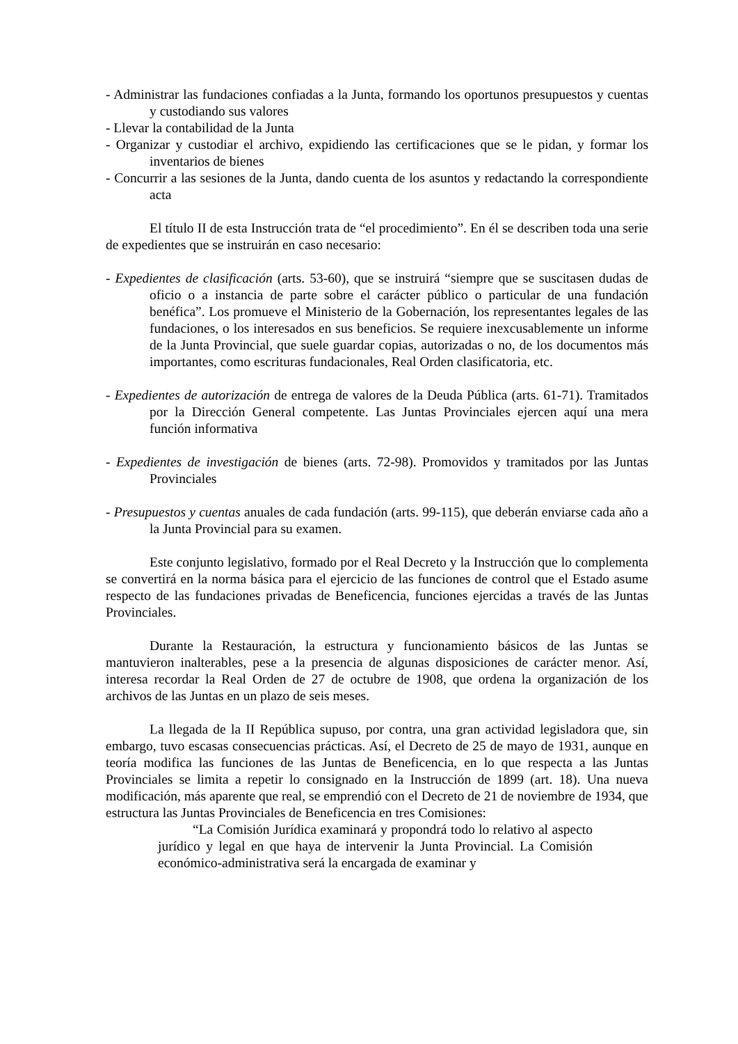- Administrar las fundaciones confiadas a la Junta, formando los oportunos presupuestos y cuentas y custodiando sus valores
- Llevar la contabilidad de la Junta
- Organizar y custodiar el archivo, expidiendo las certificaciones que se le pidan, y formar los inventarios de bienes
- Concurrir a las sesiones de la Junta, dando cuenta de los asuntos y redactando la correspondiente acta
El título II de esta Instrucción trata de “el procedimiento”. En él se describen toda una serie de expedientes que se instruirán en caso necesario:
- Expedientes de clasificación (arts. 53-60), que se instruirá “siempre que se suscitasen dudas de oficio o a instancia de parte sobre el carácter público o particular de una fundación benéfica”. Los promueve el Ministerio de la Gobernación, los representantes legales de las fundaciones, o los interesados en sus beneficios. Se requiere inexcusablemente un informe de la Junta Provincial, que suele guardar copias, autorizadas o no, de los documentos más importantes, como escrituras fundacionales, Real Orden clasificatoria, etc.
- Expedientes de autorización de entrega de valores de la Deuda Pública (arts. 61-71). Tramitados por la Dirección General competente. Las Juntas Provinciales ejercen aquí una mera función informativa
- Expedientes de investigación de bienes (arts. 72-98). Promovidos y tramitados por las Juntas Provinciales
- Presupuestos y cuentas anuales de cada fundación (arts. 99-115), que deberán enviarse cada año a la Junta Provincial para su examen.
Este conjunto legislativo, formado por el Real Decreto y la Instrucción que lo complementa se convertirá en la norma básica para el ejercicio de las funciones de control que el Estado asume respecto de las fundaciones privadas de Beneficencia, funciones ejercidas a través de las Juntas Provinciales.
Durante la Restauración, la estructura y funcionamiento básicos de las Juntas se mantuvieron inalterables, pese a la presencia de algunas disposiciones de carácter menor. Así, interesa recordar la Real Orden de 27 de octubre de 1908, que ordena la organización de los archivos de las Juntas en un plazo de seis meses.
La llegada de la II República supuso, por contra, una gran actividad legisladora que, sin embargo, tuvo escasas consecuencias prácticas. Así, el Decreto de 25 de mayo de 1931, aunque en teoría modifica las funciones de las Juntas de Beneficencia, en lo que respecta a las Juntas Provinciales se limita a repetir lo consignado en la Instrucción de 1899 (art. 18). Una nueva modificación, más aparente que real, se emprendió con el Decreto de 21 de noviembre de 1934, que estructura las Juntas Provinciales de Beneficencia en tres Comisiones:
“La Comisión Jurídica examinará y propondrá todo lo relativo al aspecto jurídico y legal en que haya de intervenir la Junta Provincial. La Comisión económico-administrativa será la encargada de examinar y